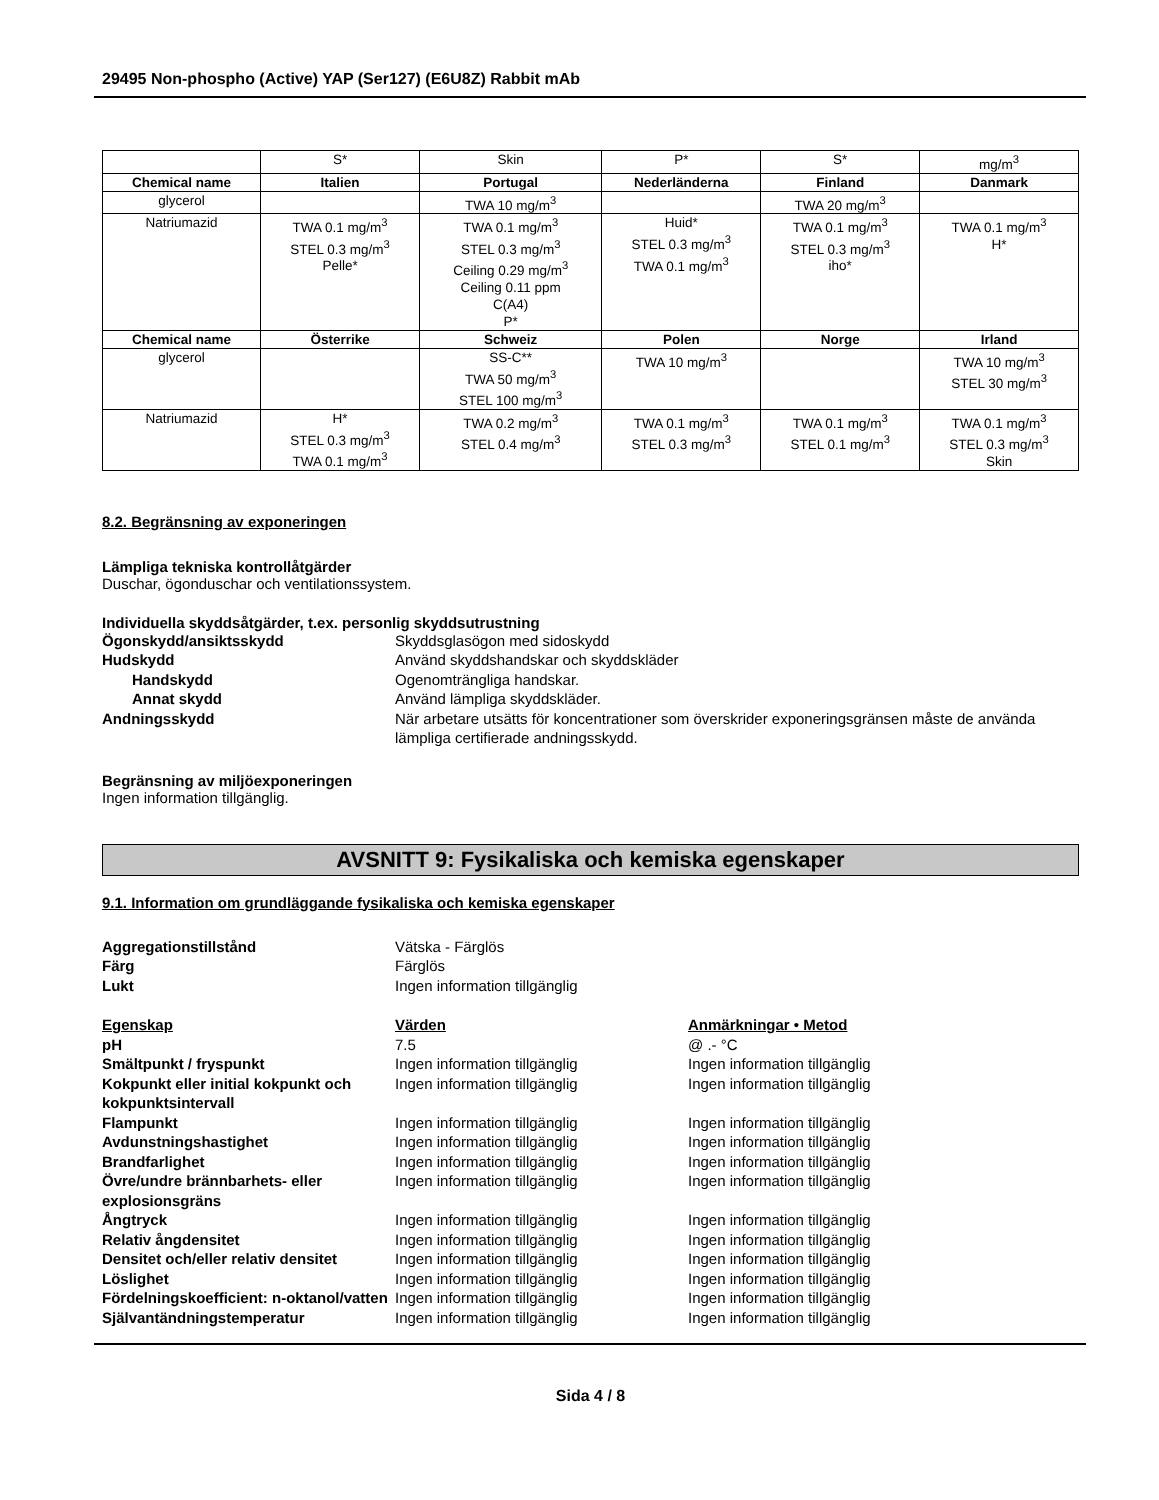29495 Non-phospho (Active) YAP (Ser127) (E6U8Z) Rabbit mAb
| | S* | Skin | P* | S* | mg/m<sup>3</sup> |
| Chemical name | Italien | Portugal | Nederländerna | Finland | Danmark |
| glycerol | | TWA 10 mg/m<sup>3</sup> | | TWA 20 mg/m<sup>3</sup> | |
| Natriumazid | TWA 0.1 mg/m<sup>3</sup> STEL 0.3 mg/m<sup>3</sup> Pelle* | TWA 0.1 mg/m<sup>3</sup> STEL 0.3 mg/m<sup>3</sup> Ceiling 0.29 mg/m<sup>3</sup> Ceiling 0.11 ppm C(A4) P* | Huid* STEL 0.3 mg/m<sup>3</sup> TWA 0.1 mg/m<sup>3</sup> | TWA 0.1 mg/m<sup>3</sup> STEL 0.3 mg/m<sup>3</sup> iho* | TWA 0.1 mg/m<sup>3</sup> H* |
| Chemical name | Österrike | Schweiz | Polen | Norge | Irland |
| glycerol | | SS-C** TWA 50 mg/m<sup>3</sup> STEL 100 mg/m<sup>3</sup> | TWA 10 mg/m<sup>3</sup> | | TWA 10 mg/m<sup>3</sup> STEL 30 mg/m<sup>3</sup> |
| Natriumazid | H* STEL 0.3 mg/m<sup>3</sup> TWA 0.1 mg/m<sup>3</sup> | TWA 0.2 mg/m<sup>3</sup> STEL 0.4 mg/m<sup>3</sup> | TWA 0.1 mg/m<sup>3</sup> STEL 0.3 mg/m<sup>3</sup> | TWA 0.1 mg/m<sup>3</sup> STEL 0.1 mg/m<sup>3</sup> | TWA 0.1 mg/m<sup>3</sup> STEL 0.3 mg/m<sup>3</sup> Skin |
8.2. Begränsning av exponeringen
Lämpliga tekniska kontrollåtgärder
Duschar, ögonduschar och ventilationssystem.
Individuella skyddsåtgärder, t.ex. personlig skyddsutrustning
Ögonskydd/ansiktsskydd
Skyddsglasögon med sidoskydd
Hudskydd
Använd skyddshandskar och skyddskläder
Handskydd
Ogenomträngliga handskar.
Annat skydd
Använd lämpliga skyddskläder.
Andningsskydd
När arbetare utsätts för koncentrationer som överskrider exponeringsgränsen måste de använda lämpliga certifierade andningsskydd.
Begränsning av miljöexponeringen
Ingen information tillgänglig.
AVSNITT 9: Fysikaliska och kemiska egenskaper
9.1. Information om grundläggande fysikaliska och kemiska egenskaper
Aggregationstillstånd
Vätska - Färglös
Färg
Färglös
Lukt
Ingen information tillgänglig
Egenskap
Värden
Anmärkningar • Metod
pH
7.5
@ .- °C
Smältpunkt / fryspunkt
Ingen information tillgänglig
Ingen information tillgänglig
Kokpunkt eller initial kokpunkt och kokpunktsintervall
Ingen information tillgänglig
Ingen information tillgänglig
Flampunkt
Ingen information tillgänglig
Ingen information tillgänglig
Avdunstningshastighet
Ingen information tillgänglig
Ingen information tillgänglig
Brandfarlighet
Ingen information tillgänglig
Ingen information tillgänglig
Övre/undre brännbarhets- eller explosionsgräns
Ingen information tillgänglig
Ingen information tillgänglig
Ångtryck
Ingen information tillgänglig
Ingen information tillgänglig
Relativ ångdensitet
Ingen information tillgänglig
Ingen information tillgänglig
Densitet och/eller relativ densitet
Ingen information tillgänglig
Ingen information tillgänglig
Löslighet
Ingen information tillgänglig
Ingen information tillgänglig
Fördelningskoefficient: n-oktanol/vatten
Ingen information tillgänglig
Ingen information tillgänglig
Självantändningstemperatur
Ingen information tillgänglig
Ingen information tillgänglig
Sida 4 / 8